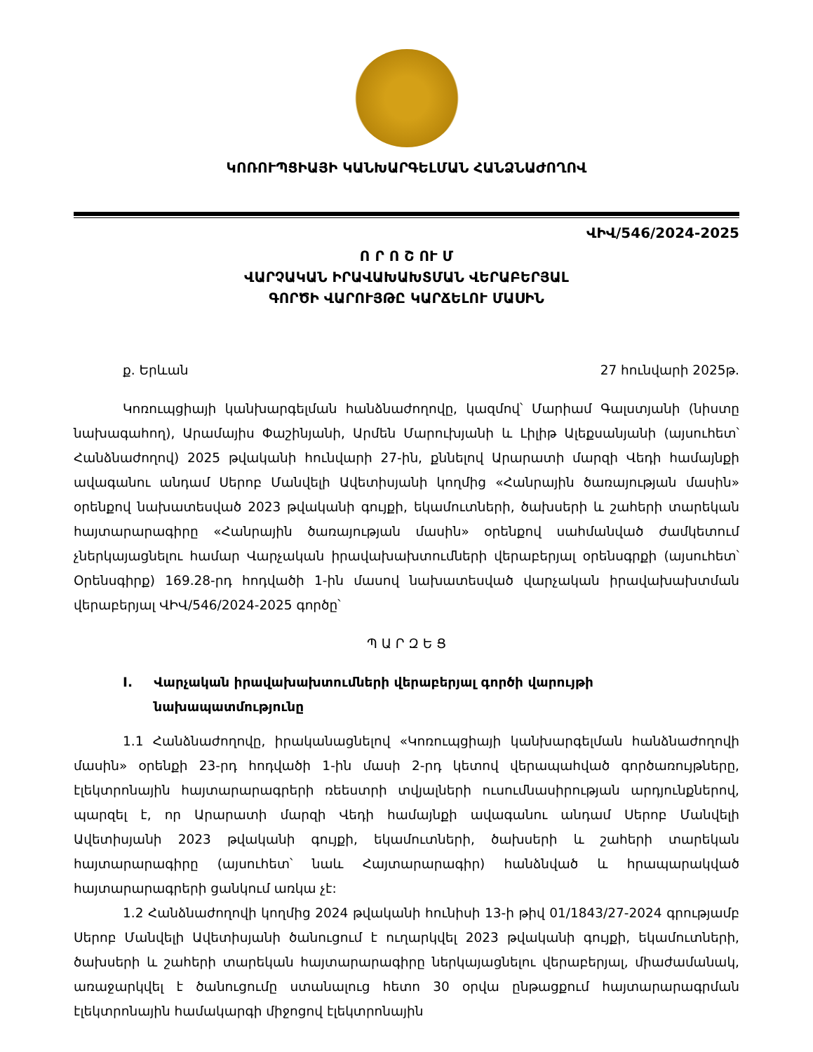ԿՈՌՈՒՊՑԻԱՅԻ ԿԱՆԽԱՐԳԵԼՄԱՆ ՀԱՆՁՆԱԺՈՂՈՎ
ՎԻՎ/546/2024-2025
Ո Ր Ո Շ ՈՒ Մ
ՎԱՐՉԱԿԱՆ ԻՐԱՎԱԽԱԽՏՄԱՆ ՎԵՐԱԲԵՐՅԱԼ
ԳՈՐԾԻ ՎԱՐՈՒՅԹԸ ԿԱՐՃԵԼՈՒ ՄԱՍԻՆ
ք. Երևան 27 հունվարի 2025թ.
Կոռուպցիայի կանխարգելման հանձնաժողովը, կազմով՝ Մարիամ Գալստյանի (նիստը նախագահող), Արամայիս Փաշինյանի, Արմեն Մարուխյանի և Լիլիթ Ալեքսանյանի (այսուհետ՝ Հանձնաժողով) 2025 թվականի հունվարի 27-ին, քննելով Արարատի մարզի Վեդի համայնքի ավագանու անդամ Սերոբ Մանվելի Ավետիսյանի կողմից «Հանրային ծառայության մասին» օրենքով նախատեսված 2023 թվականի գույքի, եկամուտների, ծախսերի և շահերի տարեկան հայտարարագիրը «Հանրային ծառայության մասին» օրենքով սահմանված ժամկետում չներկայացնելու համար Վարչական իրավախախտումների վերաբերյալ օրենսգրքի (այսուհետ՝ Օրենսգիրք) 169.28-րդ հոդվածի 1-ին մասով նախատեսված վարչական իրավախախտման վերաբերյալ ՎԻՎ/546/2024-2025 գործը՝
Պ Ա Ր Զ Ե Ց
I. Վարչական իրավախախտումների վերաբերյալ գործի վարույթի նախապատմությունը
1.1 Հանձնաժողովը, իրականացնելով «Կոռուպցիայի կանխարգելման հանձնաժողովի մասին» օրենքի 23-րդ հոդվածի 1-ին մասի 2-րդ կետով վերապահված գործառույթները, էլեկտրոնային հայտարարագրերի ռեեստրի տվյալների ուսումնասիրության արդյունքներով, պարզել է, որ Արարատի մարզի Վեդի համայնքի ավագանու անդամ Սերոբ Մանվելի Ավետիսյանի 2023 թվականի գույքի, եկամուտների, ծախսերի և շահերի տարեկան հայտարարագիրը (այսուհետ՝ նաև Հայտարարագիր) հանձնված և հրապարակված հայտարարագրերի ցանկում առկա չէ:
1.2 Հանձնաժողովի կողմից 2024 թվականի հունիսի 13-ի թիվ 01/1843/27-2024 գրությամբ Սերոբ Մանվելի Ավետիսյանի ծանուցում է ուղարկվել 2023 թվականի գույքի, եկամուտների, ծախսերի և շահերի տարեկան հայտարարագիրը ներկայացնելու վերաբերյալ, միաժամանակ, առաջարկվել է ծանուցումը ստանալուց հետո 30 օրվա ընթացքում հայտարարագրման էլեկտրոնային համակարգի միջոցով էլեկտրոնային